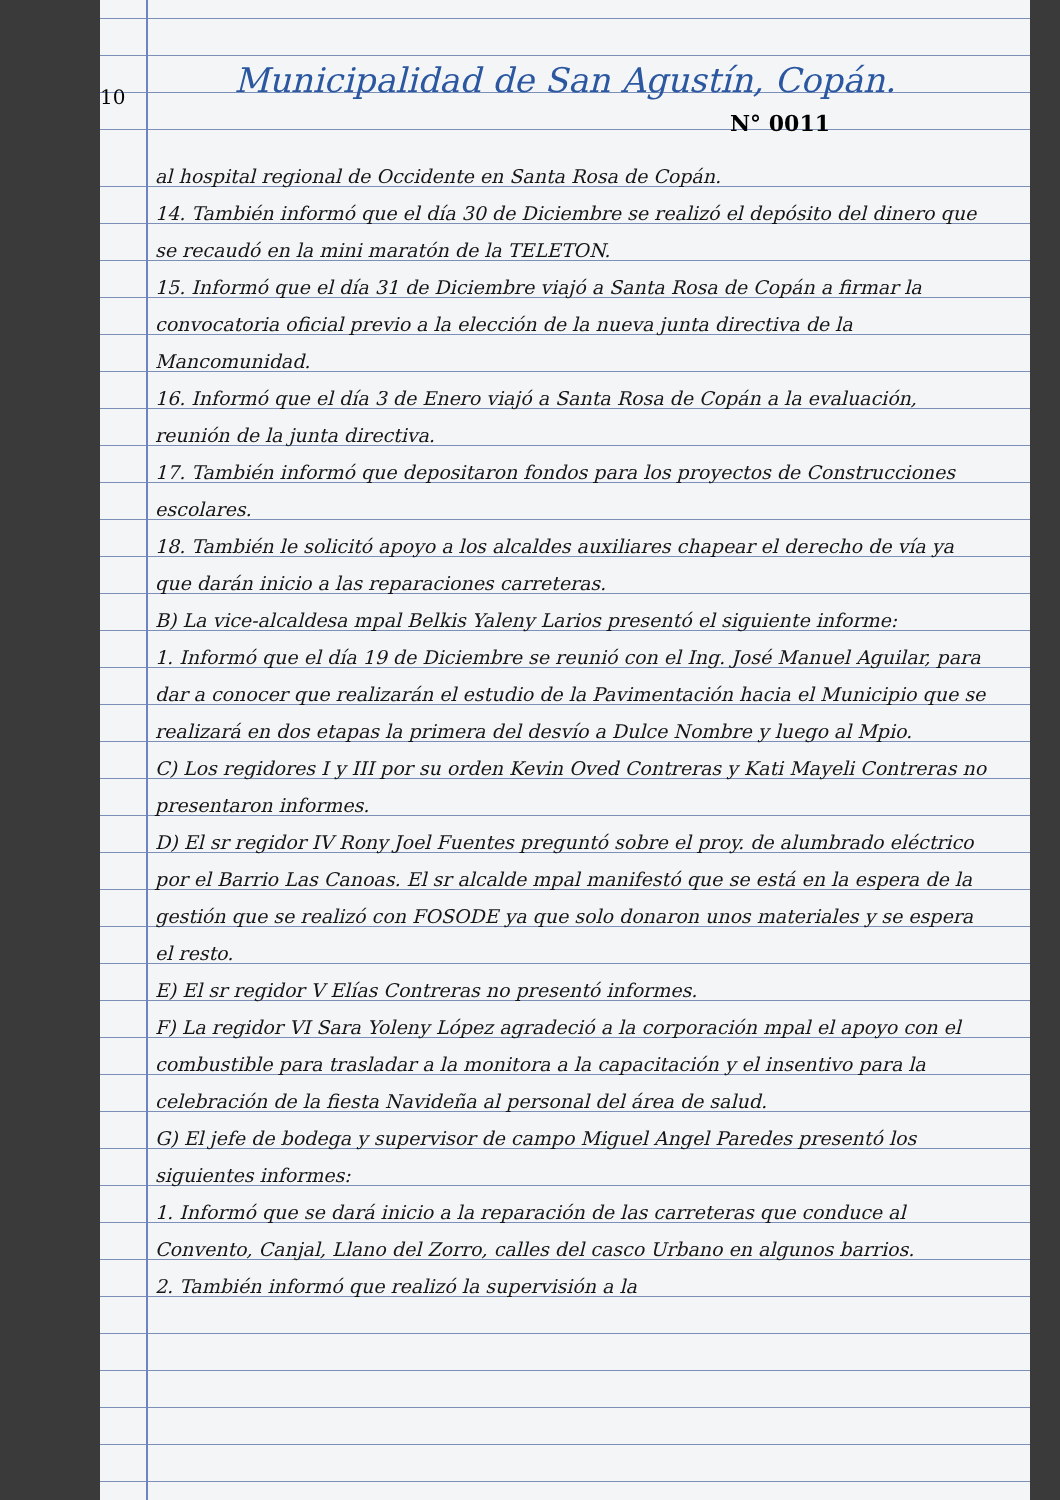10
Municipalidad de San Agustín, Copán.
N° 0011
al hospital regional de Occidente en Santa Rosa de Copán.
14. También informó que el día 30 de Diciembre se realizó el depósito del dinero que se recaudó en la mini maratón de la TELETON.
15. Informó que el día 31 de Diciembre viajó a Santa Rosa de Copán a firmar la convocatoria oficial previo a la elección de la nueva junta directiva de la Mancomunidad.
16. Informó que el día 3 de Enero viajó a Santa Rosa de Copán a la evaluación, reunión de la junta directiva.
17. También informó que depositaron fondos para los proyectos de Construcciones escolares.
18. También le solicitó apoyo a los alcaldes auxiliares chapear el derecho de vía ya que darán inicio a las reparaciones carreteras.
B) La vice-alcaldesa mpal Belkis Yaleny Larios presentó el siguiente informe:
1. Informó que el día 19 de Diciembre se reunió con el Ing. José Manuel Aguilar, para dar a conocer que realizarán el estudio de la Pavimentación hacia el Municipio que se realizará en dos etapas la primera del desvío a Dulce Nombre y luego al Mpio.
C) Los regidores I y III por su orden Kevin Oved Contreras y Kati Mayeli Contreras no presentaron informes.
D) El sr regidor IV Rony Joel Fuentes preguntó sobre el proy. de alumbrado eléctrico por el Barrio Las Canoas. El sr alcalde mpal manifestó que se está en la espera de la gestión que se realizó con FOSODE ya que solo donaron unos materiales y se espera el resto.
E) El sr regidor V Elías Contreras no presentó informes.
F) La regidor VI Sara Yoleny López agradeció a la corporación mpal el apoyo con el combustible para trasladar a la monitora a la capacitación y el insentivo para la celebración de la fiesta Navideña al personal del área de salud.
G) El jefe de bodega y supervisor de campo Miguel Angel Paredes presentó los siguientes informes:
1. Informó que se dará inicio a la reparación de las carreteras que conduce al Convento, Canjal, Llano del Zorro, calles del casco Urbano en algunos barrios.
2. También informó que realizó la supervisión a la